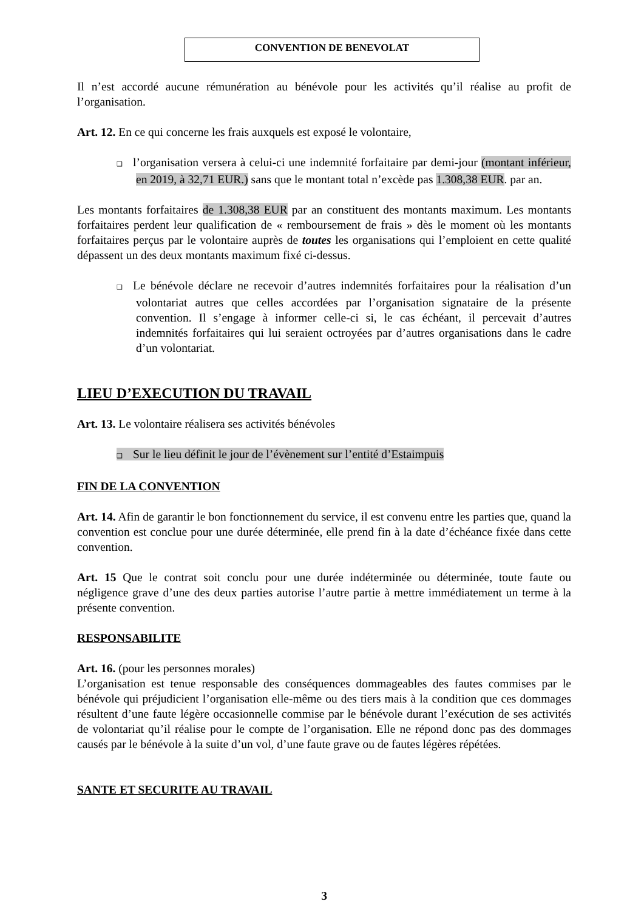CONVENTION DE BENEVOLAT
Il n’est accordé aucune rémunération au bénévole pour les activités qu’il réalise au profit de l’organisation.
Art. 12. En ce qui concerne les frais auxquels est exposé le volontaire,
❑ l’organisation versera à celui-ci une indemnité forfaitaire par demi-jour (montant inférieur, en 2019, à 32,71 EUR.) sans que le montant total n’excède pas 1.308,38 EUR. par an.
Les montants forfaitaires de 1.308,38 EUR par an constituent des montants maximum. Les montants forfaitaires perdent leur qualification de « remboursement de frais » dès le moment où les montants forfaitaires perçus par le volontaire auprès de toutes les organisations qui l’emploient en cette qualité dépassent un des deux montants maximum fixé ci-dessus.
❑ Le bénévole déclare ne recevoir d’autres indemnités forfaitaires pour la réalisation d’un volontariat autres que celles accordées par l’organisation signataire de la présente convention. Il s’engage à informer celle-ci si, le cas échéant, il percevait d’autres indemnités forfaitaires qui lui seraient octroyées par d’autres organisations dans le cadre d’un volontariat.
LIEU D’EXECUTION DU TRAVAIL
Art. 13. Le volontaire réalisera ses activités bénévoles
❑ Sur le lieu définit le jour de l’évènement sur l’entité d’Estaimpuis
FIN DE LA CONVENTION
Art. 14. Afin de garantir le bon fonctionnement du service, il est convenu entre les parties que, quand la convention est conclue pour une durée déterminée, elle prend fin à la date d’échéance fixée dans cette convention.
Art. 15 Que le contrat soit conclu pour une durée indéterminée ou déterminée, toute faute ou négligence grave d’une des deux parties autorise l’autre partie à mettre immédiatement un terme à la présente convention.
RESPONSABILITE
Art. 16. (pour les personnes morales)
L’organisation est tenue responsable des conséquences dommageables des fautes commises par le bénévole qui préjudicient l’organisation elle-même ou des tiers mais à la condition que ces dommages résultent d’une faute légère occasionnelle commise par le bénévole durant l’exécution de ses activités de volontariat qu’il réalise pour le compte de l’organisation. Elle ne répond donc pas des dommages causés par le bénévole à la suite d’un vol, d’une faute grave ou de fautes légères répétées.
SANTE ET SECURITE AU TRAVAIL
3